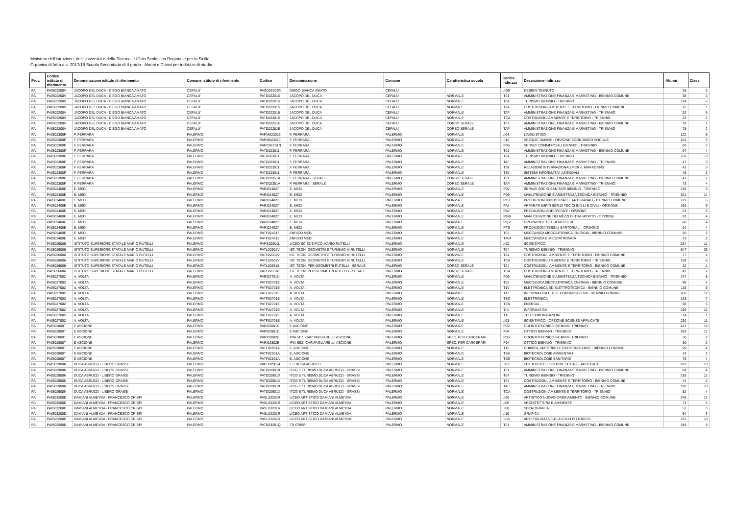Ministero dell'Istruzione, dell'Università e della Ricerca - Ufficio Scolastico Regionale per la Sicilia
Organico di fatto a.s. 2017/18 Scuola Secondaria di II grado - Alunni e Classi per indirizzo di studio
| Prov. | Codice istituto di riferimento | Denominazione istituto di riferimento | Comune istituto di riferimento | Codice | Denominazione | Comune | Caratteristica scuola | Codice indirizzo | Descrizione indirizzo | Alunni | Classi |
| --- | --- | --- | --- | --- | --- | --- | --- | --- | --- | --- | --- |
| PA | PAIS02200V | JACOPO DEL DUCA - DIEGO BIANCA AMATO | CEFALU' | PASD02202R | DIEGO BIANCA AMATO | CEFALU' | | LIG9 | DESIGN-TESSUTO | 28 | 3 |
| PA | PAIS02200V | JACOPO DEL DUCA - DIEGO BIANCA AMATO | CEFALU' | PATD022015 | JACOPO DEL DUCA | CEFALU' | NORMALE | IT01 | AMMINISTRAZIONE FINANZA E MARKETING - BIENNIO COMUNE | 38 | 2 |
| PA | PAIS02200V | JACOPO DEL DUCA - DIEGO BIANCA AMATO | CEFALU' | PATD022015 | JACOPO DEL DUCA | CEFALU' | NORMALE | IT04 | TURISMO BIENNIO - TRIENNIO | 124 | 6 |
| PA | PAIS02200V | JACOPO DEL DUCA - DIEGO BIANCA AMATO | CEFALU' | PATD022015 | JACOPO DEL DUCA | CEFALU' | NORMALE | IT24 | COSTRUZIONI, AMBIENTE E TERRITORIO - BIENNIO COMUNE | 16 | 1 |
| PA | PAIS02200V | JACOPO DEL DUCA - DIEGO BIANCA AMATO | CEFALU' | PATD022015 | JACOPO DEL DUCA | CEFALU' | NORMALE | ITAF | AMMINISTRAZIONE FINANZA E MARKETING - TRIENNIO | 92 | 5 |
| PA | PAIS02200V | JACOPO DEL DUCA - DIEGO BIANCA AMATO | CEFALU' | PATD022015 | JACOPO DEL DUCA | CEFALU' | NORMALE | ITCA | COSTRUZIONI AMBIENTE E TERRITORIO - TRIENNIO | 23 | 1 |
| PA | PAIS02200V | JACOPO DEL DUCA - DIEGO BIANCA AMATO | CEFALU' | PATD02251E | JACOPO DEL DUCA | CEFALU' | CORSO SERALE | IT01 | AMMINISTRAZIONE FINANZA E MARKETING - BIENNIO COMUNE | 39 | 1 |
| PA | PAIS02200V | JACOPO DEL DUCA - DIEGO BIANCA AMATO | CEFALU' | PATD02251E | JACOPO DEL DUCA | CEFALU' | CORSO SERALE | ITAF | AMMINISTRAZIONE FINANZA E MARKETING - TRIENNIO | 78 | 2 |
| PA | PAIS02300P | F. FERRARA | PALERMO | PAPM023016 | F. FERRARA | PALERMO | NORMALE | LI04 | LINGUISTICO | 122 | 6 |
| PA | PAIS02300P | F. FERRARA | PALERMO | PAPM023016 | F. FERRARA | PALERMO | NORMALE | LI12 | SCIENZE UMANE - OPZIONE ECONOMICO SOCIALE | 101 | 5 |
| PA | PAIS02300P | F. FERRARA | PALERMO | PARC02301N | F. FERRARA | PALERMO | NORMALE | IP08 | SERVIZI COMMERCIALI BIENNIO - TRIENNIO | 90 | 5 |
| PA | PAIS02300P | F. FERRARA | PALERMO | PATD023011 | F. FERRARA | PALERMO | NORMALE | IT01 | AMMINISTRAZIONE FINANZA E MARKETING - BIENNIO COMUNE | 97 | 4 |
| PA | PAIS02300P | F. FERRARA | PALERMO | PATD023011 | F. FERRARA | PALERMO | NORMALE | IT04 | TURISMO BIENNIO - TRIENNIO | 150 | 8 |
| PA | PAIS02300P | F. FERRARA | PALERMO | PATD023011 | F. FERRARA | PALERMO | NORMALE | ITAF | AMMINISTRAZIONE FINANZA E MARKETING - TRIENNIO | 47 | 3 |
| PA | PAIS02300P | F. FERRARA | PALERMO | PATD023011 | F. FERRARA | PALERMO | NORMALE | ITRI | RELAZIONI INTERNAZIONALI PER IL MARKETING | 42 | 3 |
| PA | PAIS02300P | F. FERRARA | PALERMO | PATD023011 | F. FERRARA | PALERMO | NORMALE | ITSI | SISTEMI INFORMATIVI AZIENDALI | 45 | 3 |
| PA | PAIS02300P | F. FERRARA | PALERMO | PATD02351A | F. FERRARA - SERALE | PALERMO | CORSO SERALE | IT01 | AMMINISTRAZIONE FINANZA E MARKETING - BIENNIO COMUNE | 47 | 2 |
| PA | PAIS02300P | F. FERRARA | PALERMO | PATD02351A | F. FERRARA - SERALE | PALERMO | CORSO SERALE | ITAF | AMMINISTRAZIONE FINANZA E MARKETING - TRIENNIO | 73 | 4 |
| PA | PAIS02400E | E. MEDI | PALERMO | PARI024027 | E. MEDI | PALERMO | NORMALE | IP02 | SERVIZI SOCIO-SANITARI BIENNIO - TRIENNIO | 136 | 6 |
| PA | PAIS02400E | E. MEDI | PALERMO | PARI024027 | E. MEDI | PALERMO | NORMALE | IP09 | MANUTENZIONE E ASSISTENZA TECNICA BIENNIO - TRIENNIO | 321 | 14 |
| PA | PAIS02400E | E. MEDI | PALERMO | PARI024027 | E. MEDI | PALERMO | NORMALE | IP10 | PRODUZIONI INDUSTRIALI E ARTIGIANALI - BIENNIO COMUNE | 129 | 6 |
| PA | PAIS02400E | E. MEDI | PALERMO | PARI024027 | E. MEDI | PALERMO | NORMALE | IPAI | APPARATI IMP.TI SER.ZI TEC.CI IND.LI E CIV.LI - OPZIONE | 190 | 9 |
| PA | PAIS02400E | E. MEDI | PALERMO | PARI024027 | E. MEDI | PALERMO | NORMALE | IPAV | PRODUZIONI AUDIOVISIVE - OPZIONE | 53 | 3 |
| PA | PAIS02400E | E. MEDI | PALERMO | PARI024027 | E. MEDI | PALERMO | NORMALE | IPMM | MANUTENZIONE DEI MEZZI DI TRASPORTO - OPZIONE | 93 | 4 |
| PA | PAIS02400E | E. MEDI | PALERMO | PARI024027 | E. MEDI | PALERMO | NORMALE | IPQV | OPERATORE DEL BENESSERE | 88 | 4 |
| PA | PAIS02400E | E. MEDI | PALERMO | PARI024027 | E. MEDI | PALERMO | NORMALE | IPTS | PRODUZIONI TESSILI SARTORIALI - OPZIONE | 91 | 4 |
| PA | PAIS02400E | E. MEDI | PALERMO | PATF024013 | ENRICO MEDI | PALERMO | NORMALE | IT05 | MECCANICA MECCATRONICA ENERGIA - BIENNIO COMUNE | 36 | 2 |
| PA | PAIS02400E | E. MEDI | PALERMO | PATF024013 | ENRICO MEDI | PALERMO | NORMALE | ITMM | MECCANICA E MECCATRONICA | 23 | 2 |
| PA | PAIS026006 | ISTITUTO SUPERIORE STATALE MARIO RUTELLI | PALERMO | PAPS02601L | LICEO SCIENTIFICO MARIO RUTELLI | PALERMO | NORMALE | LI02 | SCIENTIFICO | 234 | 11 |
| PA | PAIS026006 | ISTITUTO SUPERIORE STATALE MARIO RUTELLI | PALERMO | PATL02601V | IST. TECN. GEOMETRI E TURISMO M.RUTELLI | PALERMO | NORMALE | IT04 | TURISMO BIENNIO - TRIENNIO | 547 | 26 |
| PA | PAIS026006 | ISTITUTO SUPERIORE STATALE MARIO RUTELLI | PALERMO | PATL02601V | IST. TECN. GEOMETRI E TURISMO M.RUTELLI | PALERMO | NORMALE | IT24 | COSTRUZIONI, AMBIENTE E TERRITORIO - BIENNIO COMUNE | 77 | 4 |
| PA | PAIS026006 | ISTITUTO SUPERIORE STATALE MARIO RUTELLI | PALERMO | PATL02601V | IST. TECN. GEOMETRI E TURISMO M.RUTELLI | PALERMO | NORMALE | ITCA | COSTRUZIONI AMBIENTE E TERRITORIO - TRIENNIO | 109 | 6 |
| PA | PAIS026006 | ISTITUTO SUPERIORE STATALE MARIO RUTELLI | PALERMO | PATL026518 | IST. TECN. PER GEOMETRI RUTELLI - SERALE | PALERMO | CORSO SERALE | IT24 | COSTRUZIONI, AMBIENTE E TERRITORIO - BIENNIO COMUNE | 22 | 1 |
| PA | PAIS026006 | ISTITUTO SUPERIORE STATALE MARIO RUTELLI | PALERMO | PATL026518 | IST. TECN. PER GEOMETRI RUTELLI - SERALE | PALERMO | CORSO SERALE | ITCA | COSTRUZIONI AMBIENTE E TERRITORIO - TRIENNIO | 47 | 2 |
| PA | PAIS027002 | A. VOLTA | PALERMO | PARI02701N | A. VOLTA | PALERMO | NORMALE | IP09 | MANUTENZIONE E ASSISTENZA TECNICA BIENNIO - TRIENNIO | 174 | 8 |
| PA | PAIS027002 | A. VOLTA | PALERMO | PATF02701E | A. VOLTA | PALERMO | NORMALE | IT05 | MECCANICA MECCATRONICA ENERGIA - BIENNIO COMUNE | 88 | 4 |
| PA | PAIS027002 | A. VOLTA | PALERMO | PATF02701E | A. VOLTA | PALERMO | NORMALE | IT10 | ELETTRONICA ED ELETTROTECNICA - BIENNIO COMUNE | 116 | 5 |
| PA | PAIS027002 | A. VOLTA | PALERMO | PATF02701E | A. VOLTA | PALERMO | NORMALE | IT13 | INFORMATICA E TELECOMUNICAZIONI - BIENNIO COMUNE | 260 | 12 |
| PA | PAIS027002 | A. VOLTA | PALERMO | PATF02701E | A. VOLTA | PALERMO | NORMALE | ITEC | ELETTRONICA | 128 | 7 |
| PA | PAIS027002 | A. VOLTA | PALERMO | PATF02701E | A. VOLTA | PALERMO | NORMALE | ITEN | ENERGIA | 98 | 6 |
| PA | PAIS027002 | A. VOLTA | PALERMO | PATF02701E | A. VOLTA | PALERMO | NORMALE | ITIA | INFORMATICA | 239 | 12 |
| PA | PAIS027002 | A. VOLTA | PALERMO | PATF02701E | A. VOLTA | PALERMO | NORMALE | ITTL | TELECOMUNICAZIONI | 14 | 1 |
| PA | PAIS027002 | A. VOLTA | PALERMO | PATF02701E | A. VOLTA | PALERMO | NORMALE | LI03 | SCIENTIFICO - OPZIONE SCIENZE APPLICATE | 230 | 11 |
| PA | PAIS02800T | E ASCIONE | PALERMO | PARI02801D | E ASCIONE | PALERMO | NORMALE | IP03 | ODONTOTECNICO BIENNIO- TRIENNIO | 421 | 19 |
| PA | PAIS02800T | E ASCIONE | PALERMO | PARI02801D | E ASCIONE | PALERMO | NORMALE | IP04 | OTTICO BIENNIO - TRIENNIO | 269 | 12 |
| PA | PAIS02800T | E ASCIONE | PALERMO | PARI02802E | IPIA SEZ. CAR.PAGLIARELLI ASCIONE | PALERMO | SPEC. PER CARCERARI | IP03 | ODONTOTECNICO BIENNIO- TRIENNIO | 30 | 2 |
| PA | PAIS02800T | E ASCIONE | PALERMO | PARI02802E | IPIA SEZ. CAR.PAGLIARELLI ASCIONE | PALERMO | SPEC. PER CARCERARI | IP04 | OTTICO BIENNIO - TRIENNIO | 30 | 2 |
| PA | PAIS02800T | E ASCIONE | PALERMO | PATF02801A | E. ASCIONE | PALERMO | NORMALE | IT16 | CHIMICA, MATERIALI E BIOTECNOLOGIE - BIENNIO COMUNE | 99 | 4 |
| PA | PAIS02800T | E ASCIONE | PALERMO | PATF02801A | E. ASCIONE | PALERMO | NORMALE | ITBA | BIOTECNOLOGIE AMBIENTALI | 43 | 2 |
| PA | PAIS02800T | E ASCIONE | PALERMO | PATF02801A | E. ASCIONE | PALERMO | NORMALE | ITBS | BIOTECNOLOGIE SANITARIE | 79 | 4 |
| PA | PAIS02900N | DUCA ABRUZZI - LIBERO GRASSI | PALERMO | PAPS029014 | L.S DUCA ABRUZZI | PALERMO | NORMALE | LI03 | SCIENTIFICO - OPZIONE SCIENZE APPLICATE | 223 | 10 |
| PA | PAIS02900N | DUCA ABRUZZI - LIBERO GRASSI | PALERMO | PATD02901X | ITCG E TURISMO DUCA ABRUZZI - GRASSI | PALERMO | NORMALE | IT01 | AMMINISTRAZIONE FINANZA E MARKETING - BIENNIO COMUNE | 84 | 4 |
| PA | PAIS02900N | DUCA ABRUZZI - LIBERO GRASSI | PALERMO | PATD02901X | ITCG E TURISMO DUCA ABRUZZI - GRASSI | PALERMO | NORMALE | IT04 | TURISMO BIENNIO - TRIENNIO | 238 | 12 |
| PA | PAIS02900N | DUCA ABRUZZI - LIBERO GRASSI | PALERMO | PATD02901X | ITCG E TURISMO DUCA ABRUZZI - GRASSI | PALERMO | NORMALE | IT24 | COSTRUZIONI, AMBIENTE E TERRITORIO - BIENNIO COMUNE | 44 | 2 |
| PA | PAIS02900N | DUCA ABRUZZI - LIBERO GRASSI | PALERMO | PATD02901X | ITCG E TURISMO DUCA ABRUZZI - GRASSI | PALERMO | NORMALE | ITAF | AMMINISTRAZIONE FINANZA E MARKETING - TRIENNIO | 190 | 10 |
| PA | PAIS02900N | DUCA ABRUZZI - LIBERO GRASSI | PALERMO | PATD02901X | ITCG E TURISMO DUCA ABRUZZI - GRASSI | PALERMO | NORMALE | ITCA | COSTRUZIONI AMBIENTE E TERRITORIO - TRIENNIO | 82 | 4 |
| PA | PAIS03200D | DAMIANI ALMEYDA - FRANCESCO CRISPI | PALERMO | PASL03201R | LICEO ARTISTICO DAMIANI ALMEYDA | PALERMO | NORMALE | LI00 | ARTISTICO NUOVO ORDINAMENTO - BIENNIO COMUNE | 248 | 12 |
| PA | PAIS03200D | DAMIANI ALMEYDA - FRANCESCO CRISPI | PALERMO | PASL03201R | LICEO ARTISTICO DAMIANI ALMEYDA | PALERMO | NORMALE | LI05 | ARCHITETTURA E AMBIENTE | 71 | 4 |
| PA | PAIS03200D | DAMIANI ALMEYDA - FRANCESCO CRISPI | PALERMO | PASL03201R | LICEO ARTISTICO DAMIANI ALMEYDA | PALERMO | NORMALE | LI08 | SCENOGRAFIA | 51 | 3 |
| PA | PAIS03200D | DAMIANI ALMEYDA - FRANCESCO CRISPI | PALERMO | PASL03201R | LICEO ARTISTICO DAMIANI ALMEYDA | PALERMO | NORMALE | LI10 | GRAFICA | 64 | 3 |
| PA | PAIS03200D | DAMIANI ALMEYDA - FRANCESCO CRISPI | PALERMO | PASL03201R | LICEO ARTISTICO DAMIANI ALMEYDA | PALERMO | NORMALE | LIC6 | ARTI FIGURATIVE-PLASTICO PITTORICO | 191 | 10 |
| PA | PAIS03200D | DAMIANI ALMEYDA - FRANCESCO CRISPI | PALERMO | PATD03201Q | TD CRISPI | PALERMO | NORMALE | IT01 | AMMINISTRAZIONE FINANZA E MARKETING - BIENNIO COMUNE | 189 | 9 |